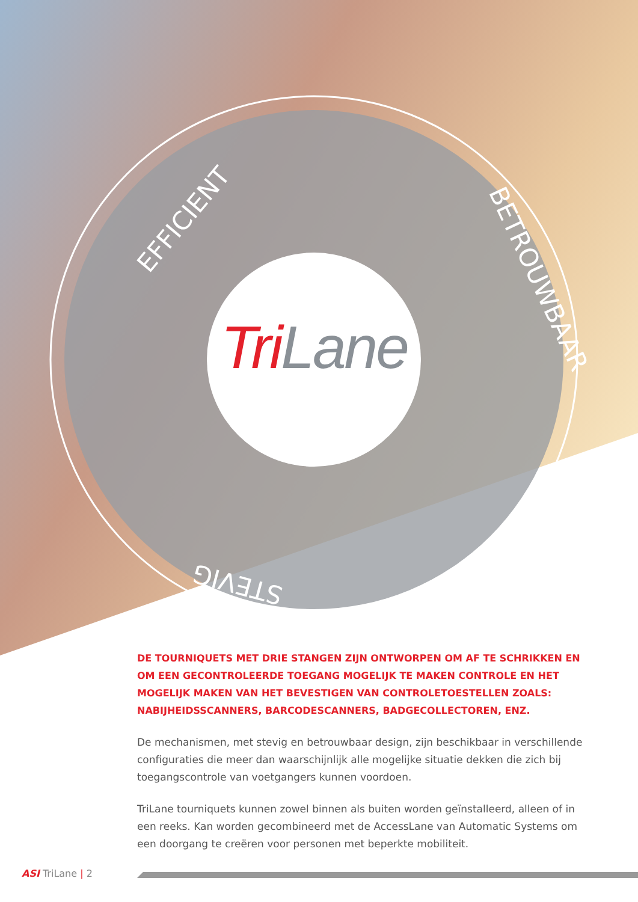EFFICIENT
BETROUWBAAR
STEVIG
Tri Lane
DE TOURNIQUETS MET DRIE STANGEN ZIJN ONTWORPEN OM AF TE SCHRIKKEN EN OM EEN GECONTROLEERDE TOEGANG MOGELIJK TE MAKEN CONTROLE EN HET MOGELIJK MAKEN VAN HET BEVESTIGEN VAN CONTROLETOESTELLEN ZOALS: NABIJHEIDSSCANNERS, BARCODESCANNERS, BADGECOLLECTOREN, ENZ.
De mechanismen, met stevig en betrouwbaar design, zijn beschikbaar in verschillende configuraties die meer dan waarschijnlijk alle mogelijke situatie dekken die zich bij toegangscontrole van voetgangers kunnen voordoen.
TriLane tourniquets kunnen zowel binnen als buiten worden geïnstalleerd, alleen of in een reeks. Kan worden gecombineerd met de AccessLane van Automatic Systems om een doorgang te creëren voor personen met beperkte mobiliteit.
ASI TriLane | 2